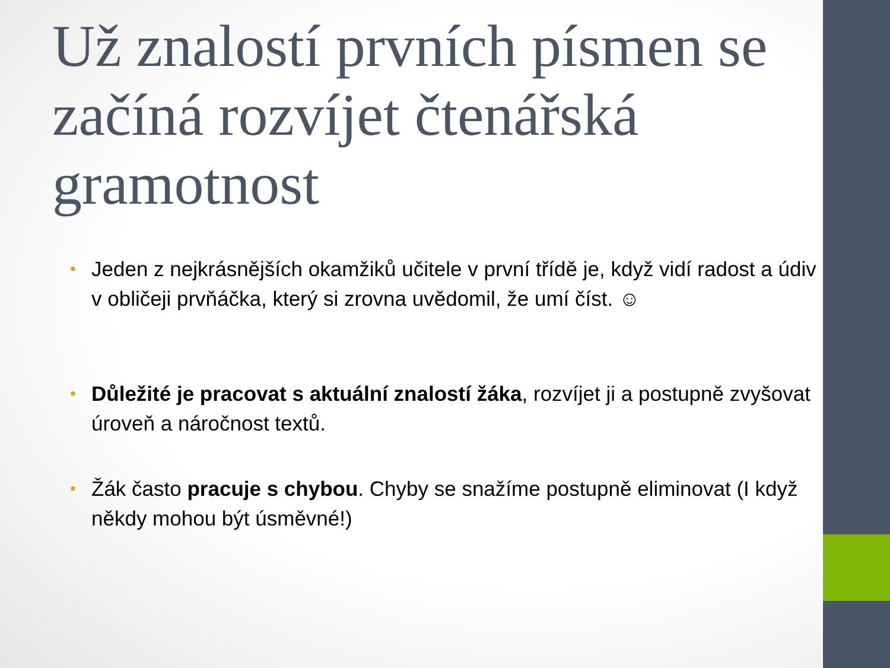Už znalostí prvních písmen se začíná rozvíjet čtenářská gramotnost
• Jeden z nejkrásnějších okamžiků učitele v první třídě je, když vidí radost a údiv v obličeji prvňáčka, který si zrovna uvědomil, že umí číst. ☺
• Důležité je pracovat s aktuální znalostí žáka, rozvíjet ji a postupně zvyšovat úroveň a náročnost textů.
• Žák často pracuje s chybou. Chyby se snažíme postupně eliminovat (I když někdy mohou být úsměvné!)